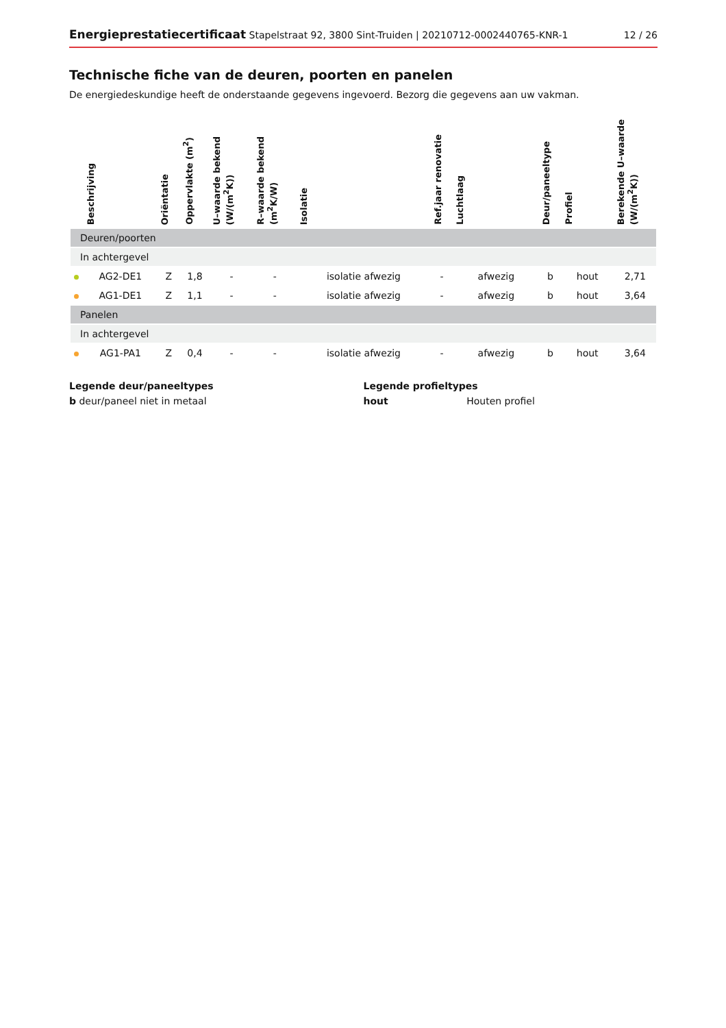Energieprestatiecertificaat Stapelstraat 92, 3800 Sint-Truiden | 20210712-0002440765-KNR-1 12 / 26
Technische fiche van de deuren, poorten en panelen
De energiedeskundige heeft de onderstaande gegevens ingevoerd. Bezorg die gegevens aan uw vakman.
| | Beschrijving | Oriëntatie | Oppervlakte (m<sup>2</sup>) | U–waarde bekend (W/(m<sup>2</sup>K)) | R–waarde bekend (m<sup>2</sup>K/W) | Isolatie | Ref.jaar renovatie | Luchtlaag | Deur/paneeltype | Profiel | Berekende U–waarde (W/(m<sup>2</sup>K)) |
| --- | --- | --- | --- | --- | --- | --- | --- | --- | --- | --- | --- |
| Deuren/poorten | | | | | | | | | | | |
| In achtergevel | | | | | | | | | | | |
| | AG2-DE1 | Z | 1,8 | - | - | isolatie afwezig | - | afwezig | b | hout | 2,71 |
| | AG1-DE1 | Z | 1,1 | - | - | isolatie afwezig | - | afwezig | b | hout | 3,64 |
| Panelen | | | | | | | | | | | |
| In achtergevel | | | | | | | | | | | |
| | AG1-PA1 | Z | 0,4 | - | - | isolatie afwezig | - | afwezig | b | hout | 3,64 |
Legende deur/paneeltypes
b deur/paneel niet in metaal
Legende profieltypes
hout Houten profiel